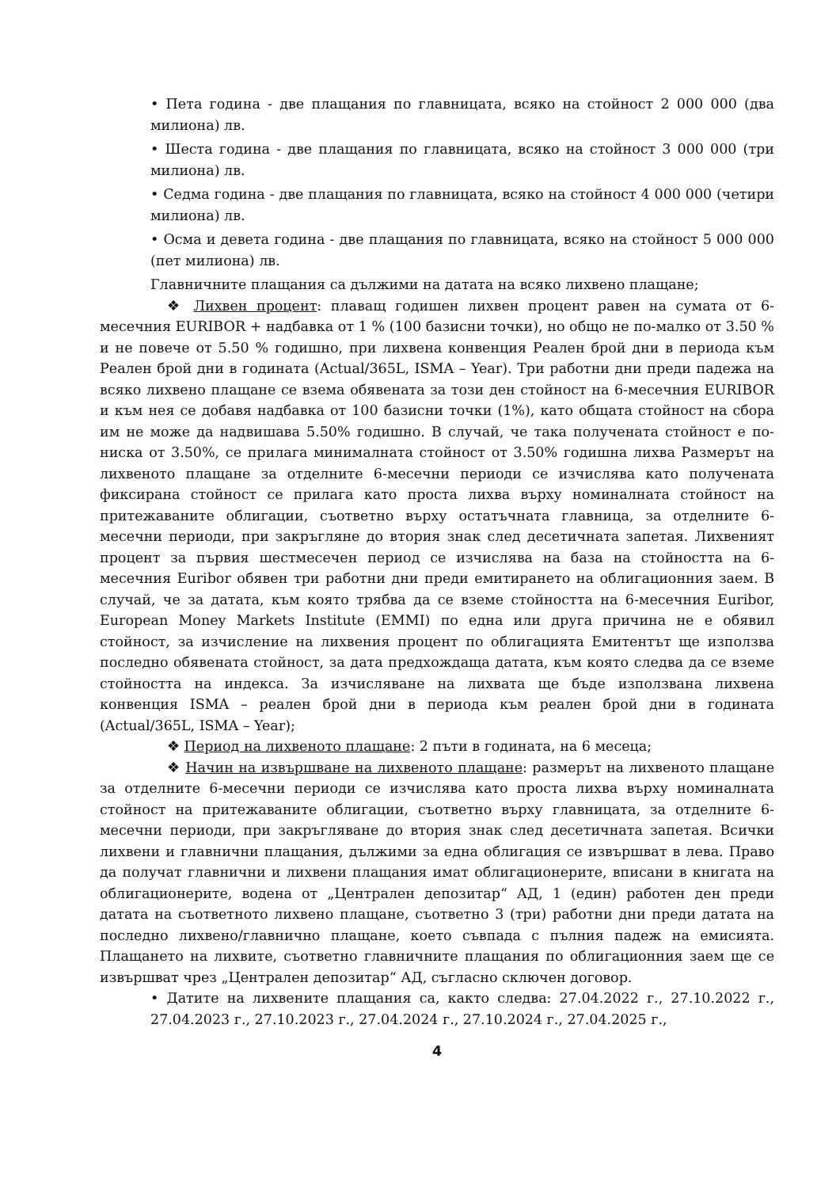• Пета година - две плащания по главницата, всяко на стойност 2 000 000 (два милиона) лв.
• Шеста година - две плащания по главницата, всяко на стойност 3 000 000 (три милиона) лв.
• Седма година - две плащания по главницата, всяко на стойност 4 000 000 (четири милиона) лв.
• Осма и девета година - две плащания по главницата, всяко на стойност 5 000 000 (пет милиона) лв.
Главничните плащания са дължими на датата на всяко лихвено плащане;
❖ Лихвен процент: плаващ годишен лихвен процент равен на сумата от 6-месечния EURIBOR + надбавка от 1 % (100 базисни точки), но общо не по-малко от 3.50 % и не повече от 5.50 % годишно, при лихвена конвенция Реален брой дни в периода към Реален брой дни в годината (Actual/365L, ISMA – Year). Три работни дни преди падежа на всяко лихвено плащане се взема обявената за този ден стойност на 6-месечния EURIBOR и към нея се добавя надбавка от 100 базисни точки (1%), като общата стойност на сбора им не може да надвишава 5.50% годишно. В случай, че така получената стойност е по-ниска от 3.50%, се прилага минималната стойност от 3.50% годишна лихва Размерът на лихвеното плащане за отделните 6-месечни периоди се изчислява като получената фиксирана стойност се прилага като проста лихва върху номиналната стойност на притежаваните облигации, съответно върху остатъчната главница, за отделните 6-месечни периоди, при закръгляне до втория знак след десетичната запетая. Лихвеният процент за първия шестмесечен период се изчислява на база на стойността на 6-месечния Euribor обявен три работни дни преди емитирането на облигационния заем. В случай, че за датата, към която трябва да се вземе стойността на 6-месечния Euribor, European Money Markets Institute (EMMI) по една или друга причина не е обявил стойност, за изчисление на лихвения процент по облигацията Емитентът ще използва последно обявената стойност, за дата предхождаща датата, към която следва да се вземе стойността на индекса. За изчисляване на лихвата ще бъде използвана лихвена конвенция ISMA – реален брой дни в периода към реален брой дни в годината (Actual/365L, ISMA – Year);
❖ Период на лихвеното плащане: 2 пъти в годината, на 6 месеца;
❖ Начин на извършване на лихвеното плащане: размерът на лихвеното плащане за отделните 6-месечни периоди се изчислява като проста лихва върху номиналната стойност на притежаваните облигации, съответно върху главницата, за отделните 6-месечни периоди, при закръгляване до втория знак след десетичната запетая. Всички лихвени и главнични плащания, дължими за една облигация се извършват в лева. Право да получат главнични и лихвени плащания имат облигационерите, вписани в книгата на облигационерите, водена от „Централен депозитар“ АД, 1 (един) работен ден преди датата на съответното лихвено плащане, съответно 3 (три) работни дни преди датата на последно лихвено/главнично плащане, което съвпада с пълния падеж на емисията. Плащането на лихвите, съответно главничните плащания по облигационния заем ще се извършват чрез „Централен депозитар“ АД, съгласно сключен договор.
• Датите на лихвените плащания са, както следва: 27.04.2022 г., 27.10.2022 г., 27.04.2023 г., 27.10.2023 г., 27.04.2024 г., 27.10.2024 г., 27.04.2025 г.,
4